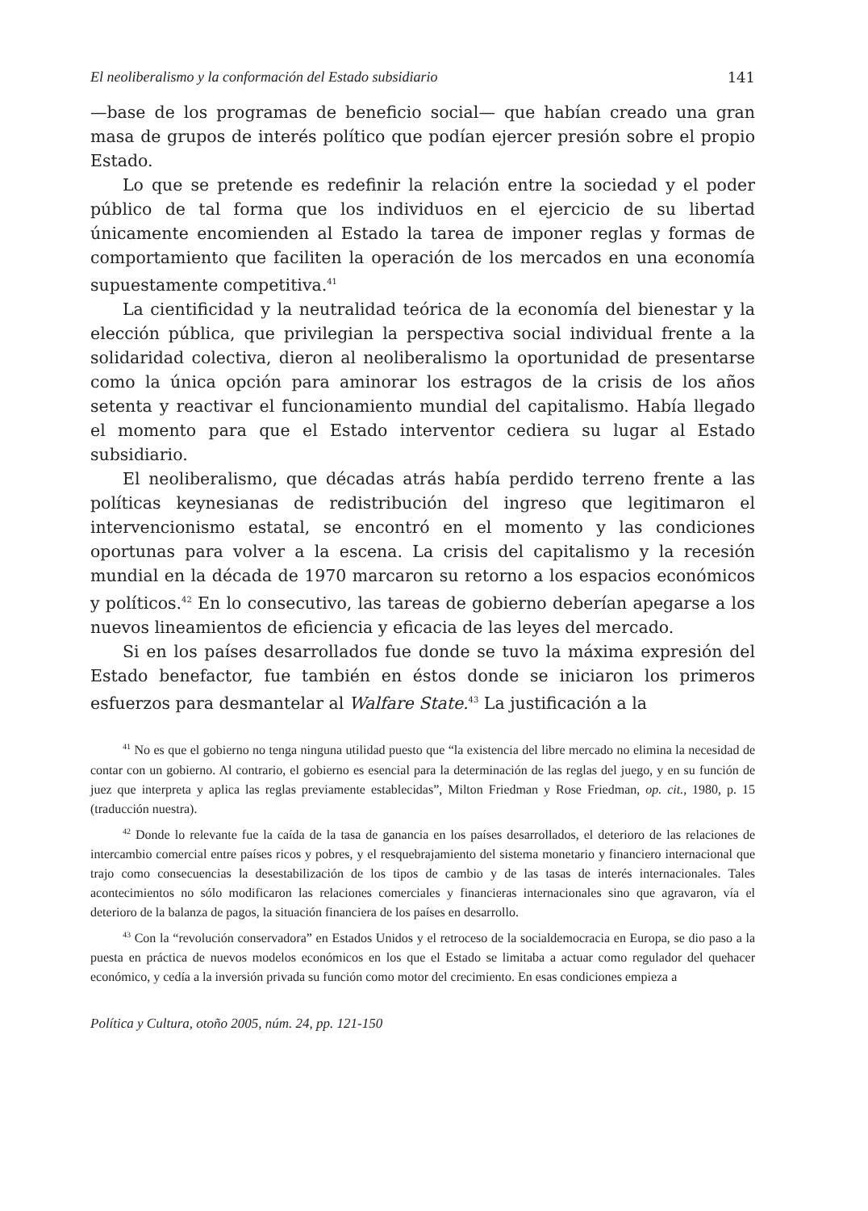El neoliberalismo y la conformación del Estado subsidiario 141
—base de los programas de beneficio social— que habían creado una gran masa de grupos de interés político que podían ejercer presión sobre el propio Estado.
Lo que se pretende es redefinir la relación entre la sociedad y el poder público de tal forma que los individuos en el ejercicio de su libertad únicamente encomienden al Estado la tarea de imponer reglas y formas de comportamiento que faciliten la operación de los mercados en una economía supuestamente competitiva.<sup>41</sup>
La cientificidad y la neutralidad teórica de la economía del bienestar y la elección pública, que privilegian la perspectiva social individual frente a la solidaridad colectiva, dieron al neoliberalismo la oportunidad de presentarse como la única opción para aminorar los estragos de la crisis de los años setenta y reactivar el funcionamiento mundial del capitalismo. Había llegado el momento para que el Estado interventor cediera su lugar al Estado subsidiario.
El neoliberalismo, que décadas atrás había perdido terreno frente a las políticas keynesianas de redistribución del ingreso que legitimaron el intervencionismo estatal, se encontró en el momento y las condiciones oportunas para volver a la escena. La crisis del capitalismo y la recesión mundial en la década de 1970 marcaron su retorno a los espacios económicos y políticos.<sup>42</sup> En lo consecutivo, las tareas de gobierno deberían apegarse a los nuevos lineamientos de eficiencia y eficacia de las leyes del mercado.
Si en los países desarrollados fue donde se tuvo la máxima expresión del Estado benefactor, fue también en éstos donde se iniciaron los primeros esfuerzos para desmantelar al Walfare State.<sup>43</sup> La justificación a la
<sup>41</sup> No es que el gobierno no tenga ninguna utilidad puesto que “la existencia del libre mercado no elimina la necesidad de contar con un gobierno. Al contrario, el gobierno es esencial para la determinación de las reglas del juego, y en su función de juez que interpreta y aplica las reglas previamente establecidas”, Milton Friedman y Rose Friedman, op. cit., 1980, p. 15 (traducción nuestra).
<sup>42</sup> Donde lo relevante fue la caída de la tasa de ganancia en los países desarrollados, el deterioro de las relaciones de intercambio comercial entre países ricos y pobres, y el resquebrajamiento del sistema monetario y financiero internacional que trajo como consecuencias la desestabilización de los tipos de cambio y de las tasas de interés internacionales. Tales acontecimientos no sólo modificaron las relaciones comerciales y financieras internacionales sino que agravaron, vía el deterioro de la balanza de pagos, la situación financiera de los países en desarrollo.
<sup>43</sup> Con la “revolución conservadora” en Estados Unidos y el retroceso de la socialdemocracia en Europa, se dio paso a la puesta en práctica de nuevos modelos económicos en los que el Estado se limitaba a actuar como regulador del quehacer económico, y cedía a la inversión privada su función como motor del crecimiento. En esas condiciones empieza a
Política y Cultura, otoño 2005, núm. 24, pp. 121-150